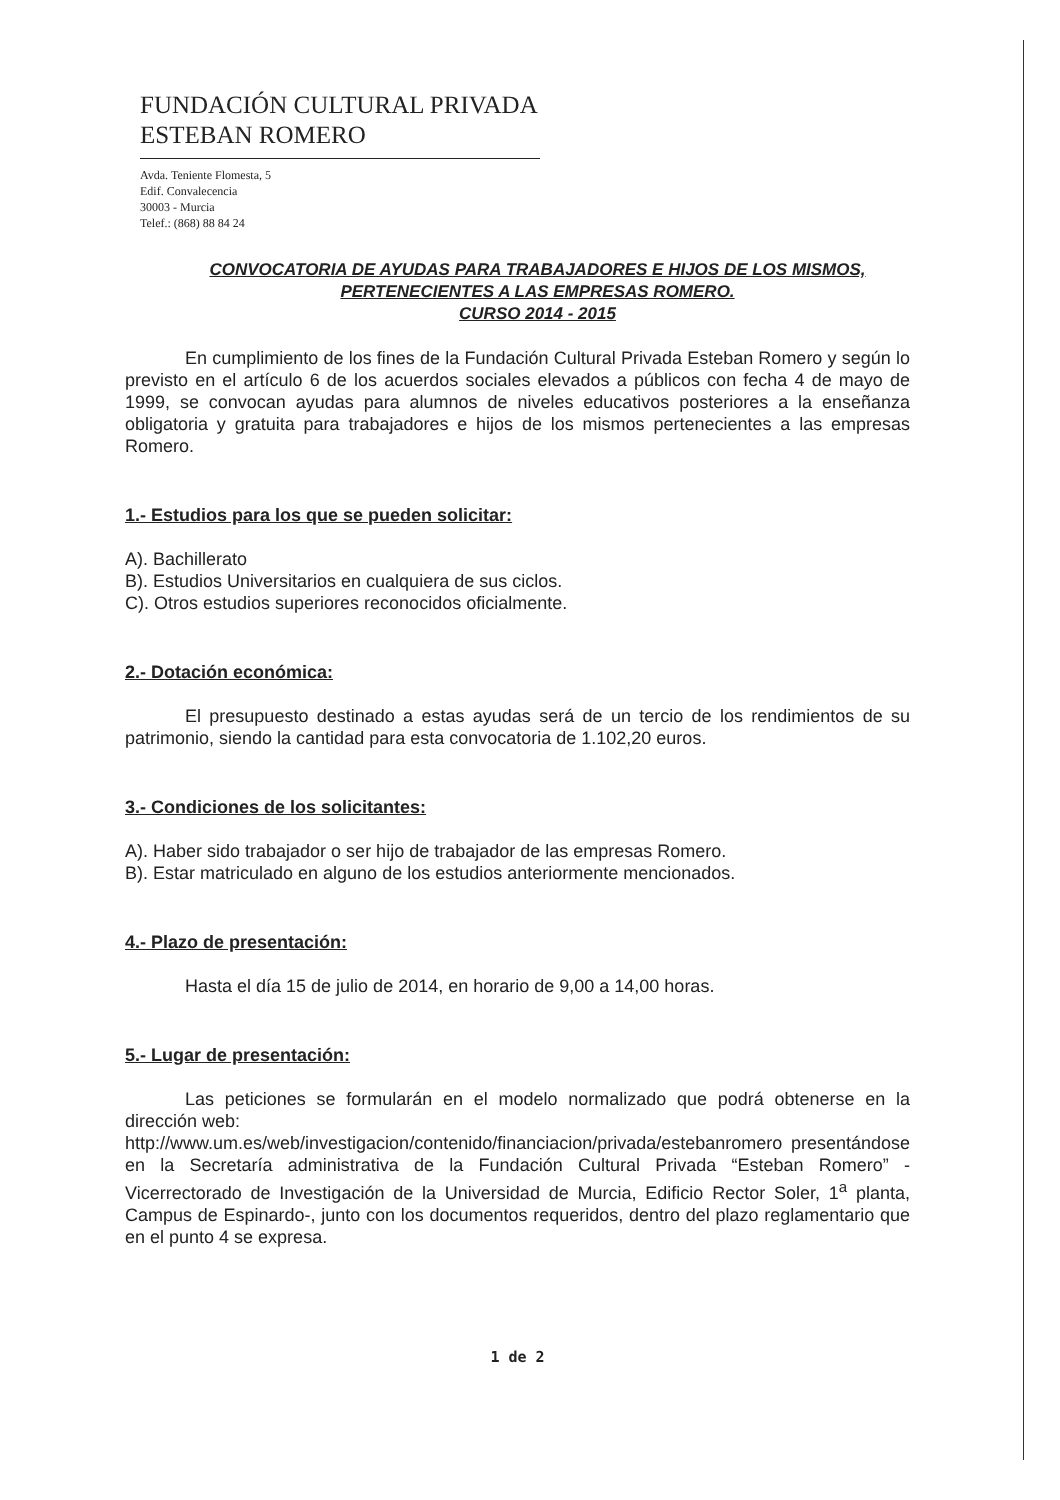FUNDACIÓN CULTURAL PRIVADA
ESTEBAN ROMERO
Avda. Teniente Flomesta, 5
Edif. Convalecencia
30003 - Murcia
Telef.: (868) 88 84 24
CONVOCATORIA DE AYUDAS PARA TRABAJADORES E HIJOS DE LOS MISMOS,
PERTENECIENTES A LAS EMPRESAS ROMERO.
CURSO 2014 - 2015
En cumplimiento de los fines de la Fundación Cultural Privada Esteban Romero y según lo previsto en el artículo 6 de los acuerdos sociales elevados a públicos con fecha 4 de mayo de 1999, se convocan ayudas para alumnos de niveles educativos posteriores a la enseñanza obligatoria y gratuita para trabajadores e hijos de los mismos pertenecientes a las empresas Romero.
1.- Estudios para los que se pueden solicitar:
A). Bachillerato
B). Estudios Universitarios en cualquiera de sus ciclos.
C). Otros estudios superiores reconocidos oficialmente.
2.- Dotación económica:
El presupuesto destinado a estas ayudas será de un tercio de los rendimientos de su patrimonio, siendo la cantidad para esta convocatoria de 1.102,20 euros.
3.- Condiciones de los solicitantes:
A). Haber sido trabajador o ser hijo de trabajador de las empresas Romero.
B). Estar matriculado en alguno de los estudios anteriormente mencionados.
4.- Plazo de presentación:
Hasta el día 15 de julio de 2014, en horario de 9,00 a 14,00 horas.
5.- Lugar de presentación:
Las peticiones se formularán en el modelo normalizado que podrá obtenerse en la dirección web:
http://www.um.es/web/investigacion/contenido/financiacion/privada/estebanromero presentándose en la Secretaría administrativa de la Fundación Cultural Privada “Esteban Romero” -Vicerrectorado de Investigación de la Universidad de Murcia, Edificio Rector Soler, 1<sup>a</sup> planta, Campus de Espinardo-, junto con los documentos requeridos, dentro del plazo reglamentario que en el punto 4 se expresa.
1 de 2